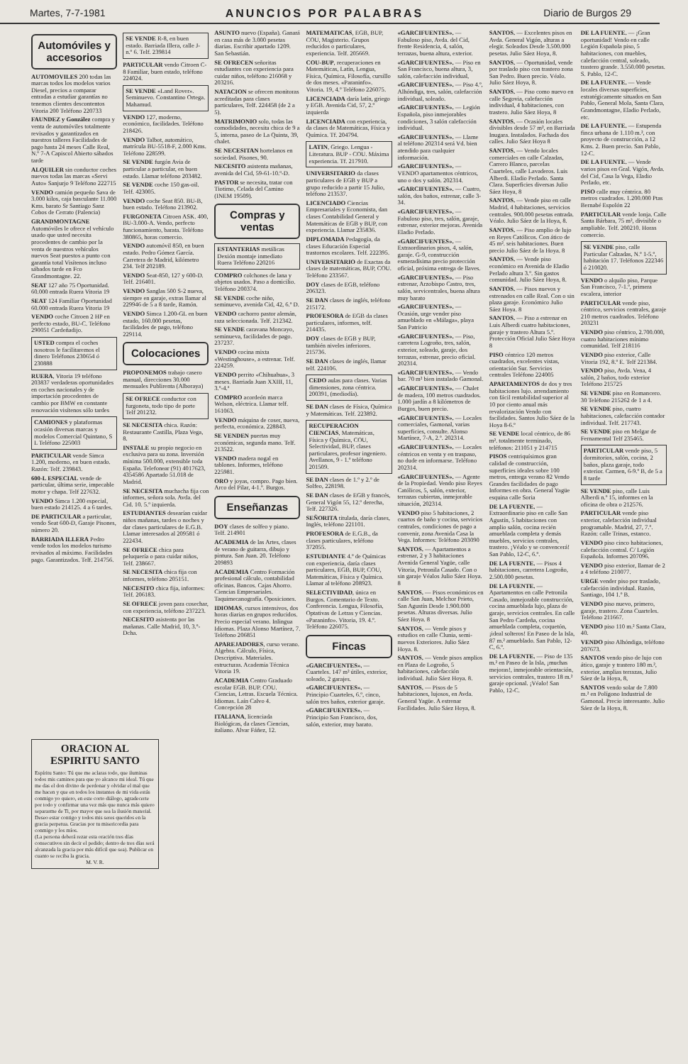Martes, 7-7-1981 ANUNCIOS POR PALABRAS Diario de Burgos 29
Automóviles y accesorios
AUTOMOVILES 200 todas las marcas todos los modelos varios Diesel, precios a comparar entradas a estudiar garantías no tenemos clientes descontentos Vitoria 200 Teléfono 220733
FAUNDEZ y González compra y venta de automóviles totalmente revisados y garantizados en nuestros talleres Facilidades de pago hasta 24 meses Calle Real, N.º 7-A Capiscol Abierto sábados tarde
ALQUILER sin conductor coches nuevos todas las marcas «Servi Auto» Sanjurjo 9 Teléfono 222715
VENDO camión pequeño Sava de 3.000 kilos, caja basculante 11.000 Kms. barato Sr Santiago Sanz Cobos de Cerrato (Palencia)
GRANDMONTAGNE Automóviles le ofrece el vehículo usado que usted necesita procedentes de cambio por la venta de nuestros vehículos nuevos Seat puestos a punto con garantía total Visítenos incluso sábados tarde en Fco Grandmontagne. 22.
SEAT 127 año 75 Oportunidad. 60.000 entrada Ruera Vitoria 19
SEAT 124 Familiar Oportunidad 60.000 entrada Ruera Vitoria 19
VENDO coche Citroen 2 HP en perfecto estado, BU-C. Teléfono 290051 Cardeñadijo.
USTED compra el coches nosotros le facilitaremos el dinero Teléfonos 230654 ó 230888
RUERA, Vitoria 19 teléfono 203837 verdaderas oportunidades en coches nacionales y de importación procedentes de cambio por BMW en constante renovación visítenos sólo tardes
CAMIONES y plataformas ocasión diversas marcas y modelos Comercial Quintano, S L Teléfono 225003
PARTICULAR vende Simca 1.200, moderno, en buen estado. Razón: Telf. 239843.
600-L ESPECIAL vende de particular, última serie, impecable motor y chapa. Telf 227632.
VENDO Simca 1.200 especial, buen estado 214125. 4 a 6 tardes.
DE PARTICULAR a particular, vendo Seat 600-D, Garaje Pisones, número 20.
BARRIADA ILLERA Pedro vende todos los modelos turismo revisados al máximo. Facilidades pago. Garantizados. Telf. 214756.
SE VENDE R-8, en buen estado. Barriada Illera, calle J-n.º 6. Telf. 239814
PARTICULAR vendo Citroen C-8 Familiar, buen estado, teléfono 224024.
SE VENDE «Land Rover». Seminuevo. Constantino Ortega. Mahamud.
VENDO 127, moderno, económico, facilidades. Teléfono 218426.
VENDO Talbot, automático, matrícula BU-5518-F, 2.000 Kms. Teléfono 228599.
SE VENDE furgón Avia de particular a particular, en buen estado. Llamar teléfono 203482.
SE VENDE coche 150 gas-oil. Telf. 423005.
VENDO coche Seat 850. BU-B, buen estado. Teléfono 213902.
FURGONETA Citroen ASK. 400, BU-3.000-A. Vendo, perfecto funcionamiento, barata. Teléfono 380865, horas comercio.
VENDO automóvil 850, en buen estado. Pedro Gómez García. Carretera de Madrid, kilómetro 234. Telf 202189.
VENDO Seat-850, 127 y 600-D. Telf. 216401.
VENDO Sanglas 500 S-2 nueva, siempre en garaje, extras llamar al 229946 de 5 a 8 tarde, Ramón.
VENDO Simca 1.200-GL en buen estado, 160.000 pesetas, facilidades de pago, teléfono 229114.
Colocaciones
PROPONEMOS trabajo casero manual, direcciones 30.000 mensuales Publirenta (Alboraya)
SE OFRECE conductor con furgoneta, todo tipo de porte Telf 201232.
SE NECESITA chica. Razón: Restaurante Castilla, Plaza Vega, 8.
INSTALE su propio negocio en exclusiva para su zona. Inversión mínima 500.000, extensible toda España. Telefonear (91) 4017623, 4354586 Apartado 51.018 de Madrid.
SE NECESITA muchacha fija con informes, señora sola. Avda. del Cid. 10. 5.º izquierda.
ESTUDIANTES desearían cuidar niños mañanas, tardes o noches y dar clases particulares de E.G.B. Llamar interesados al 209581 ó 222434.
SE OFRECE chica para peluquería o para cuidar niños, Telf. 238667.
SE NECESITA chica fija con informes, teléfono 205151.
NECESITO chica fija, informes: Telf. 206183.
SE OFRECE joven para cosechar, con experiencia, teléfono 237223.
NECESITO asistenta por las mañanas. Calle Madrid, 10, 3.º-Dcha.
ASUNTO nuevo (España). Ganará en casa más de 3.000 pesetas diarias. Escribir apartado 1209. San Sebastián.
SE OFRECEN señoritas estudiantes con experiencia para cuidar niños, teléfono 216068 y 203216.
NATACION se ofrecen monitoras acreditadas para clases particulares, Telf. 224458 (de 2 a 5).
MATRIMONIO solo, todas las comodidades, necesita chica de 9 a 5, interna, paseo de La Quinta, 39, chalet.
SE NECESITAN hortelanos en sociedad. Pisones, 90.
NECESITO asistenta mañanas, avenida del Cid, 59-61-10.º-D.
PASTOR se necesita, tratar con Tiotimo, Celada del Camino (INEM 19509).
Compras y ventas
ESTANTERIAS metálicas Dexión montaje inmediato Ruera Teléfono 220216
COMPRO colchones de lana y objetos usados. Paso a domicilio. Teléfono 200374.
SE VENDE coche niño, seminuevo, avenida Cid, 42, 6.º D.
VENDO cachorro pastor alemán, raza seleccionada. Telf. 212342.
SE VENDE caravana Moncayo, seminueva, facilidades de pago. 237237.
VENDO cocina mixta «Westinghouse», a estrenar. Telf. 224259.
VENDO perrito «Chihuahua», 3 meses. Barriada Juan XXIII, 11, 3.º-4.ª
COMPRO acordeón marca Welson, eléctrica. Llamar telf. 161063.
VENDO máquina de coser, nueva, perfecta, económica. 228843.
SE VENDEN puertas muy económicas, segunda mano. Telf. 213522.
VENDO madera nogal en tablones. Informes, teléfono 225981.
ORO y joyas, compro. Pago bien. Arco del Pilar, 4-1.º. Burgos.
Enseñanzas
DOY clases de solfeo y piano. Telf. 214901
ACADEMIA de las Artes, clases de verano de guitarra, dibujo y pintura. San Juan. 20. Teléfono 209893
ACADEMIA Centro Formación profesional cálculo, contabilidad oficinas. Bancos. Cajas Ahorro. Ciencias Empresariales. Taquimecanografía. Oposiciones.
IDIOMAS, cursos intensivos, dos horas diarias en grupos reducidos. Precio especial verano. Inlingua Idiomas. Plaza Alonso Martínez, 7. Teléfono 206851
APAREJADORES, curso verano. Algebra. Cálculo, Física, Descriptiva. Materiales. estructuras. Academia Técnica Vitoria 19.
ACADEMIA Centro Graduado escolar EGB. BUP. COU. Ciencias, Letras. Escuela Técnica. Idiomas. Laín Calvo 4. Concepción 28
ITALIANA, licenciada Biológicas, da clases Ciencias, italiano. Alvar Fáñez, 12.
MATEMATICAS, EGB, BUP, COU, Magisterio. Grupos reducidos o particulares, experiencia. Telf. 205669.
COU-BUP, recuperaciones en Matemáticas, Latín, Lengua, Física, Química, Filosofía, cursillo de dos meses. «Paraninfo». Vitoria. 19, 4.º Teléfono 226075.
LICENCIADA daría latín, griego y EGB. Avenida Cid, 57, 2.º izquierda
LICENCIADA con experiencia, da clases de Matemáticas, Física y Química. Tf. 204794.
LATIN, Griego. Lengua - Literatura. BUP - COU. Máxima experiencia. Tf. 217910.
UNIVERSITARIO da clases particulares de EGB y BUP a grupo reducido a partir 15 Julio, teléfono 213537.
LICENCIADO Ciencias Empresariales y Economista, dan clases Contabilidad General y Matemáticas de EGB y BUP, con experiencia. Llamar 235836.
DIPLOMADA Pedagogía, da clases Educación Especial trastornos escolares. Telf. 222395.
UNIVERSITARIO de Exactas da clases de matemáticas, BUP, COU. Teléfono 233567.
DOY clases de EGB, teléfono 206323.
SE DAN clases de inglés, teléfono 215172.
PROFESORA de EGB da clases particulares, informes, telf. 214435.
DOY clases de EGB y BUP, también niveles inferiores. 215736.
SE DAN clases de inglés, llamar telf. 224106.
CEDO aulas para clases. Varias dimensiones, zona céntrica. 200391, (mediodía).
SE DAN clases de Física, Química y Matemáticas. Telf. 223892.
RECUPERACION CIENCIAS, Matemáticas, Física y Química, COU, Selectividad, BUP, clases particulares, profesor ingeniero. Avellanos, 9 - 1.º teléfono 201509.
SE DAN clases de 1.º y 2.º de Solfeo, 228198.
SE DAN clases de EGB y francés, General Vigón 55, 12.º derecha, Telf. 227326.
SEÑORITA titulada, daría clases, Inglés, teléfono 221101.
PROFESORA de E.G.B., da clases particulares, teléfono 372055.
ESTUDIANTE 4.º de Químicas con experiencia, daría clases particulares, EGB, BUP, COU, Matemáticas, Física y Química. Llamar al teléfono 208923.
SELECTIVIDAD, única en Burgos. Comentario de Texto. Conferencia. Lengua, Filosofía, Optativas de Letras y Ciencias. «Paraninfo». Vitoria, 19. 4.º. Teléfono 226075.
Fincas
«GARCIFUENTES». — Cuarteles. 147 m² útiles, exterior, soleado, 2 garajes.
«GARCIFUENTES». — Principio Cuarteles, 6.º, cinco, salón tres baños, exterior garaje.
«GARCIFUENTES». — Principio San Francisco, dos, salón, exterior, muy barato.
«GARCIFUENTES». — Fabuloso piso, Avda. del Cid, frente Residencia, 4, salón, terrazas, buena altura, exterior.
«GARCIFUENTES». — Piso en San Francisco, buena altura, 3, salón, calefacción individual,
«GARCIFUENTES». — Piso 4.º, Alhóndiga, tres, salón, calefacción individual, soleado.
«GARCIFUENTES». — Legión Española, piso inmejorables condiciones, 3 salón calefacción individual.
«GARCIFUENTES». — Llame al teléfono 202314 será Vd. bien atendido para cualquier información.
«GARCIFUENTES». — VENDO apartamentos céntricos, uno o dos y salón. 202314.
«GARCIFUENTES». — Cuatro, salón, dos baños, estrenar, calle 3-34.
«GARCIFUENTES». — Fabuloso piso, tres, salón, garaje, estrenar, exterior mejoras. Avenida Eladio Perlado.
«GARCIFUENTES». — Extraordinarios pisos, 4, salón, garaje. G-9, construcción esmeradísima precio protección oficial, próxima entrega de llaves.
«GARCIFUENTES». — Piso estrenar, Arzobispo Castro, tres, salón, servicentrales, buena altura muy barato
«GARCIFUENTES». — Ocasión, urge vender piso amueblado en «Málaga», playa San Patricio
«GARCIFUENTES». — Piso, carretera Logroño, tres, salón, exterior, soleado, garaje, dos terrazas, estrenar, precio oficial. 202314.
«GARCIFUENTES». — Vendo bar. 70 m² bien instalado Gamonal.
«GARCIFUENTES». — Chalet de madera, 100 metros cuadrados. 1.000 jardín a 8 kilómetros de Burgos, buen precio.
«GARCIFUENTES». — Locales comerciales, Gamonal, varias superficies, consulte. Alonso Martínez, 7-A, 2.º. 202314.
«GARCIFUENTES». — Locales céntricos en venta y en traspaso, no dude en informarse. Teléfono 202314.
«GARCIFUENTES». — Agente de la Propiedad. Vendo piso Reyes Católicos, 5, salón, exterior, terrazas cubiertas, inmejorable situación, 202314.
VENDO piso 5 habitaciones, 2 cuartos de baño y cocina, servicios centrales, condiciones de pago a convenir, zona Avenida Casa la Vega. Informes: Teléfono 203090
SANTOS. — Apartamentos a estrenar, 2 y 3 habitaciones Avenida General Yagüe, calle Vitoria, Petronila Casado. Con o sin garaje Véalos Julio Sáez Hoya. 8
SANTOS. — Pisos económicos en calle San Juan, Melchor Prieto, San Agustín Desde 1.900.000 pesetas. Alturas diversas. Julio Sáez Hoya. 8
SANTOS. — Vende pisos y estudios en calle Clunia, semi-nuevos Exteriores. Julio Sáez Hoya. 8.
SANTOS. — Vende pisos amplios en Plaza de Logroño, 5 habitaciones, calefacción individual. Julio Sáez Hoya. 8.
SANTOS. — Pisos de 5 habitaciones, lujosos, en Avda. General Yagüe. A estrenar Facilidades. Julio Sáez Hoya, 8.
SANTOS. — Excelentes pisos en Avda. General Vigón, alturas a elegir. Soleados Desde 3.500.000 pesetas. Julio Sáez Hoya, 8.
SANTOS. — Oportunidad, vende por traslado piso con trastero zona San Pedro. Buen precio. Véalo. Julio Sáez Hoya, 8.
SANTOS. — Piso como nuevo en calle Segovia, calefacción individual, 4 habitaciones, con trastero. Julio Sáez Hoya, 8
SANTOS. — Ocasión locales divisibles desde 57 m², en Barriada Inugara. Instalados. Fachada dos calles. Julio Sáez Hoya 8
SANTOS. — Vendo locales comerciales en calle Calzadas, Carrero Blanco, parcelas Cuarteles, calle Lavaderos. Luis Alberdi. Eladio Perlado. Santa Clara. Superficies diversas Julio Sáez Hoya, 8
SANTOS. — Vende piso en calle Madrid, 4 habitaciones, servicios centrales. 900.000 pesetas entrada. Véalo. Julio Sáez de la Hoya, 8.
SANTOS. — Piso amplio de lujo en Reyes Católicos. Con ático de 45 m². seis habitaciones. Buen precio Julio Sáez de la Hoya. 8
SANTOS. — Vende piso económico en Avenida de Eladio Perlado altura 3.º. Sin gastos comunidad. Julio Sáez Hoya, 8.
SANTOS. — Pisos nuevos y estrenados en calle Real. Con o sin plaza garaje. Económico Julio Sáez Hoya. 8
SANTOS. — Piso a estrenar en Luis Alberdi cuatro habitaciones, garaje y trastero Altura 5.º. Protección Oficial Julio Sáez Hoya 8
PISO céntrico 120 metros cuadrados, excelentes vistas, orientación Sur. Servicios centrales Teléfono 224005
APARTAMENTOS de dos y tres habitaciones lujo. arrendamiento con fácil rentabilidad superior al 10 por ciento anual más revalorización Vendo con facilidades. Santos Julio Sáez de la Hoya 8-6.º
SE VENDE local céntrico, de 86 m². totalmente terminado, teléfonos: 211051 y 214715
PISOS centriquísimos gran calidad de construcción, superficies ideales sobre 100 metros, entrega verano 82 Vendo Grandes facilidades de pago Informes en obra. General Yagüe esquina calle Soria
DE LA FUENTE. — Extraordinario piso en calle San Agustín, 5 habitaciones con amplio salón, cocina recién amueblada completa y demás muebles, servicios centrales, trastero. ¡Véalo y se convencerá! San Pablo, 12-C, 6.º.
DE LA FUENTE. — Pisos 4 habitaciones, carretera Logroño, 2.500.000 pesetas.
DE LA FUENTE. — Apartamentos en calle Petronila Casado, inmejorable construcción, cocina amueblada lujo, plaza de garaje, servicios centrales. En calle San Pedro Cardeña, cocina amueblada completa, coquetón, ¡ideal solteros! En Paseo de la Isla, 87 m.² amueblado. San Pablo, 12-C, 6.º.
DE LA FUENTE. — Piso de 135 m.² en Paseo de la Isla, ¡muchas mejoras!, inmejorable orientación, servicios centrales, trastero 18 m.² garaje opcional. ¡Véalo! San Pablo, 12-C.
DE LA FUENTE. — ¡Gran oportunidad! Vendo en calle Legión Española piso, 5 habitaciones, con muebles, calefacción central, soleado, trastero grande. 3.550.000 pesetas. S. Pablo, 12-C.
DE LA FUENTE. — Vende locales diversas superficies, estratégicamente situados en San Pablo, General Mola, Santa Clara, Grandmontagne, Eladio Perlado, etc.
DE LA FUENTE. — Estupenda finca urbana de 1.110 m.², con proyecto de construcción, a 12 Kms. 2. Buen precio. San Pablo, 12-C.
DE LA FUENTE. — Vende varios pisos en Gral. Vigón, Avda. del Cid, Casa la Vega, Eladio Perlado, etc.
PISO calle muy céntrica. 80 metros cuadrados. 1.200.000 Ptas Bernabé Espolón 22
PARTICULAR vende lonja. Calle Santa Bárbara, 75 m², divisible o ampliable. Telf. 200210. Horas comercio.
SE VENDE piso, calle Particular Calzadas, N.º 1-5.º, habitación 17. Teléfonos 222346 ó 210020.
VENDO o alquilo piso, Parque San Francisco, 7-1.º, primera escalera, interior
PARTICULAR vende piso, céntrico, servicios centrales, garaje 210 metros cuadrados. Teléfono 203231
VENDO piso céntrico, 2.700.000, cuatro habitaciones mínimo comunidad. Telf 218116
VENDO piso exterior, Calle Vitoria 192, 8.º E. Telf 221384.
VENDO piso, Avda. Vena, 4 salón, 2 baños, todo exterior Teléfono 215725
SE VENDE piso en Romancero. 30 Teléfono 215262 de 1 a 4.
SE VENDE piso, cuatro habitaciones, calefacción contador individual. Telf. 217743.
SE VENDE piso en Melgar de Fernamental Telf 235465.
PARTICULAR vende piso, 5 dormitorios, salón, cocina, 2 baños, plaza garaje, todo exterior. Carmen, 6-9.º B, de 5 a 8 tarde
SE VENDE piso, calle Luis Alberdi n.º 15, informes en la oficina de obra o 212576.
PARTICULAR vende piso exterior, calefacción individual programable. Madrid, 27, 7.º. Razón: calle Trinas, estanco.
VENDO piso cinco habitaciones, calefacción central. C/ Legión Española. Informes 207096.
VENDO piso exterior, llamar de 2 a 4 teléfono 210077.
URGE vender piso por traslado, calefacción individual. Razón, Santiago, 104 1.º B.
VENDO piso nuevo, primero, garaje, trastero. Zona Cuarteles. Teléfono 211667.
VENDO piso 110 m.² Santa Clara, 40.
VENDO piso Alhóndiga, teléfono 207673.
SANTOS vendo piso de lujo con ático, garaje y trastero 180 m.², exterior, amplias terrazas, Julio Sáez de la Hoya, 8,
SANTOS vendo solar de 7.800 m.² en Polígono Industrial de Gamonal. Precio interesante. Julio Sáez de la Hoya, 8.
ORACION AL ESPIRITU SANTO
Espíritu Santo: Tú que me aclaras todo, que iluminas todos mis caminos para que yo alcance mi ideal. Tú que me das el don divino de perdonar y olvidar el mal que me hacen y que en todos los instantes de mi vida estás conmigo yo quiero, en este corto diálogo, agradecerte por todo y confirmar una vez más que nunca más quiero separarme de Ti, por mayor que sea la ilusión material. Deseo estar contigo y todos mis seres queridos en la gracia perpetua. Gracias por tu misericordia para conmigo y los míos.
(La persona deberá rezar esta oración tres días consecutivos sin decir el pedido; dentro de tres días será alcanzada la gracia por más difícil que sea). Publicar en cuanto se reciba la gracia.
M. V. R.